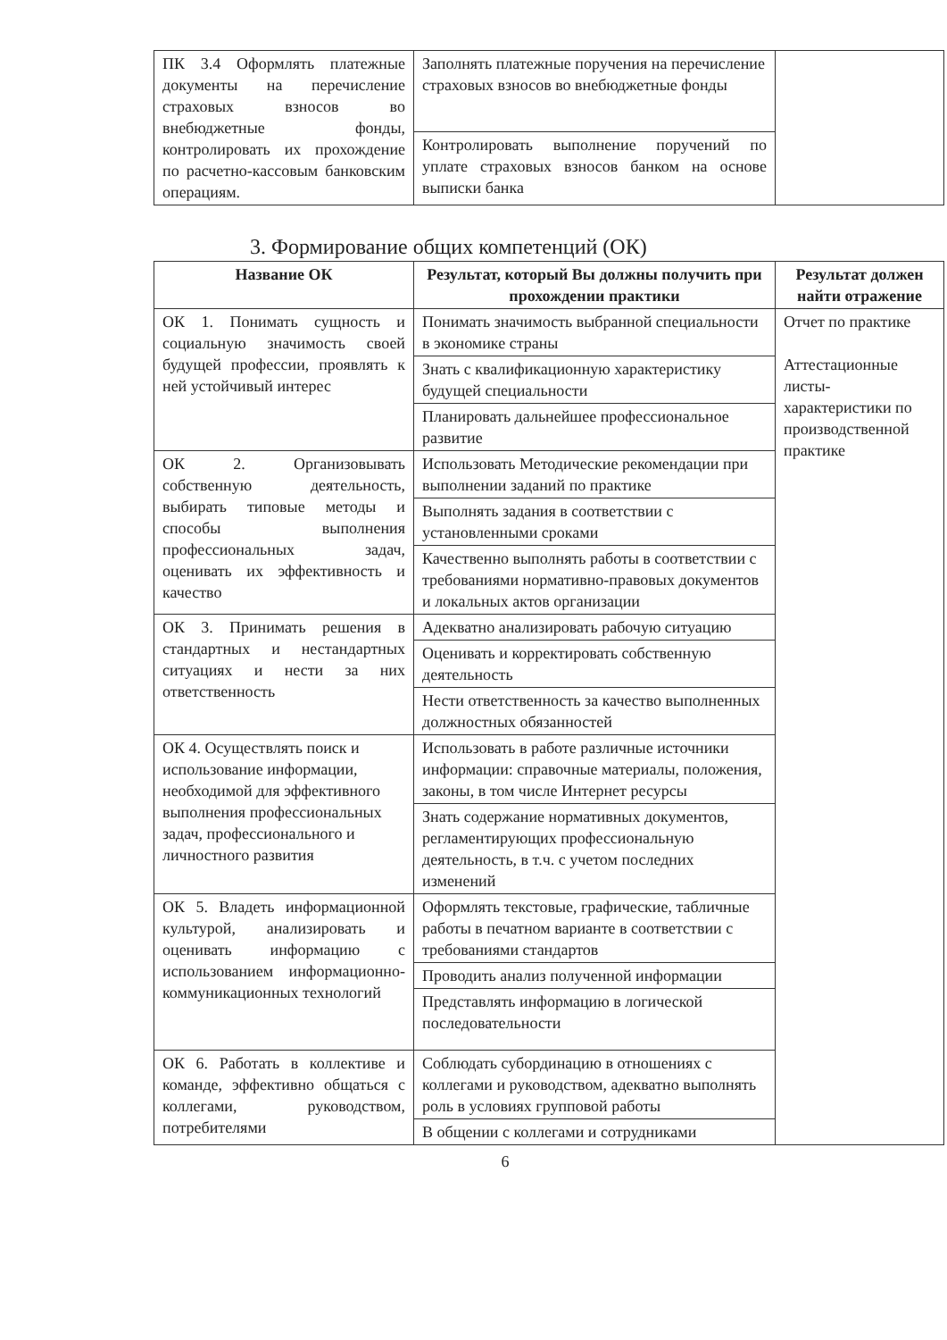| ПК 3.4 Оформлять платежные документы на перечисление страховых взносов во внебюджетные фонды, контролировать их прохождение по расчетно-кассовым банковским операциям. | Заполнять платежные поручения на перечисление страховых взносов во внебюджетные фонды | |
| | Контролировать выполнение поручений по уплате страховых взносов банком на основе выписки банка | |
3. Формирование общих компетенций (ОК)
| Название ОК | Результат, который Вы должны получить при прохождении практики | Результат должен найти отражение |
| --- | --- | --- |
| ОК 1. Понимать сущность и социальную значимость своей будущей профессии, проявлять к ней устойчивый интерес | Понимать значимость выбранной специальности в экономике страны | Отчет по практике Аттестационные листы-характеристики по производственной практике |
| | Знать с квалификационную характеристику будущей специальности | |
| | Планировать дальнейшее профессиональное развитие | |
| ОК 2. Организовывать собственную деятельность, выбирать типовые методы и способы выполнения профессиональных задач, оценивать их эффективность и качество | Использовать Методические рекомендации при выполнении заданий по практике | |
| | Выполнять задания в соответствии с установленными сроками | |
| | Качественно выполнять работы в соответствии с требованиями нормативно-правовых документов и локальных актов организации | |
| ОК 3. Принимать решения в стандартных и нестандартных ситуациях и нести за них ответственность | Адекватно анализировать рабочую ситуацию | |
| | Оценивать и корректировать собственную деятельность | |
| | Нести ответственность за качество выполненных должностных обязанностей | |
| ОК 4. Осуществлять поиск и использование информации, необходимой для эффективного выполнения профессиональных задач, профессионального и личностного развития | Использовать в работе различные источники информации: справочные материалы, положения, законы, в том числе Интернет ресурсы | |
| | Знать содержание нормативных документов, регламентирующих профессиональную деятельность, в т.ч. с учетом последних изменений | |
| ОК 5. Владеть информационной культурой, анализировать и оценивать информацию с использованием информационно-коммуникационных технологий | Оформлять текстовые, графические, табличные работы в печатном варианте в соответствии с требованиями стандартов | |
| | Проводить анализ полученной информации | |
| | Представлять информацию в логической последовательности | |
| ОК 6. Работать в коллективе и команде, эффективно общаться с коллегами, руководством, потребителями | Соблюдать субординацию в отношениях с коллегами и руководством, адекватно выполнять роль в условиях групповой работы | |
| | В общении с коллегами и сотрудниками | |
6